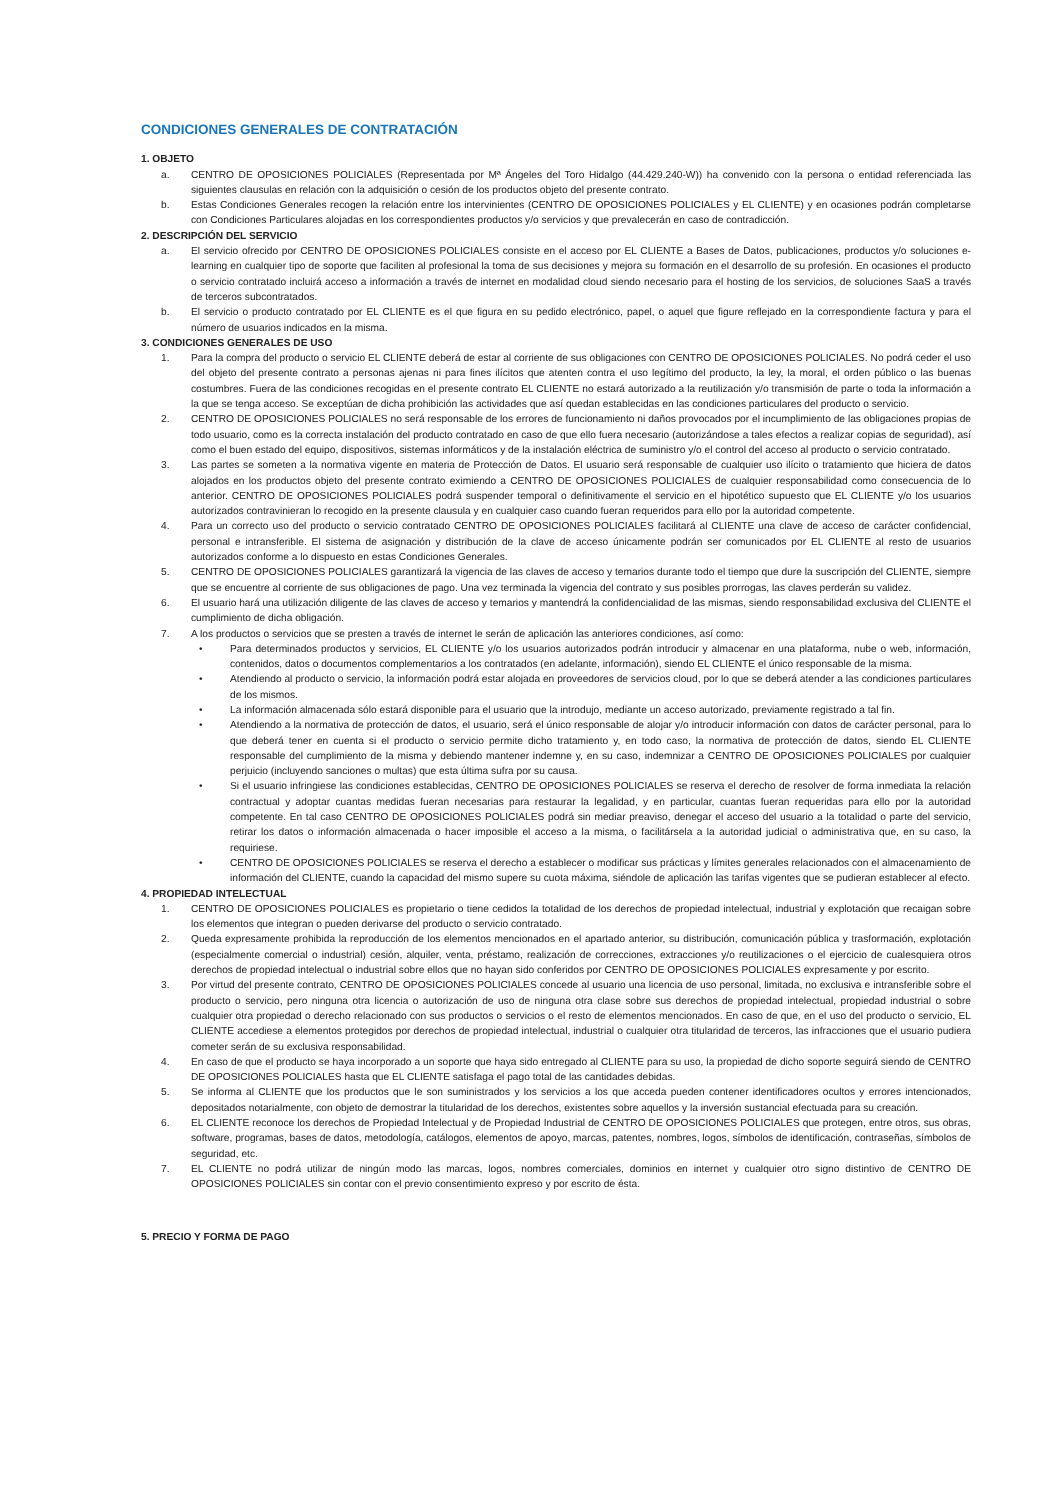CONDICIONES GENERALES DE CONTRATACIÓN
1. OBJETO
a. CENTRO DE OPOSICIONES POLICIALES (Representada por Mª Ángeles del Toro Hidalgo (44.429.240-W)) ha convenido con la persona o entidad referenciada las siguientes clausulas en relación con la adquisición o cesión de los productos objeto del presente contrato.
b. Estas Condiciones Generales recogen la relación entre los intervinientes (CENTRO DE OPOSICIONES POLICIALES y EL CLIENTE) y en ocasiones podrán completarse con Condiciones Particulares alojadas en los correspondientes productos y/o servicios y que prevalecerán en caso de contradicción.
2. DESCRIPCIÓN DEL SERVICIO
a. El servicio ofrecido por CENTRO DE OPOSICIONES POLICIALES consiste en el acceso por EL CLIENTE a Bases de Datos, publicaciones, productos y/o soluciones e-learning en cualquier tipo de soporte que faciliten al profesional la toma de sus decisiones y mejora su formación en el desarrollo de su profesión. En ocasiones el producto o servicio contratado incluirá acceso a información a través de internet en modalidad cloud siendo necesario para el hosting de los servicios, de soluciones SaaS a través de terceros subcontratados.
b. El servicio o producto contratado por EL CLIENTE es el que figura en su pedido electrónico, papel, o aquel que figure reflejado en la correspondiente factura y para el número de usuarios indicados en la misma.
3. CONDICIONES GENERALES DE USO
1. Para la compra del producto o servicio EL CLIENTE deberá de estar al corriente de sus obligaciones con CENTRO DE OPOSICIONES POLICIALES. No podrá ceder el uso del objeto del presente contrato a personas ajenas ni para fines ilícitos que atenten contra el uso legítimo del producto, la ley, la moral, el orden público o las buenas costumbres. Fuera de las condiciones recogidas en el presente contrato EL CLIENTE no estará autorizado a la reutilización y/o transmisión de parte o toda la información a la que se tenga acceso. Se exceptúan de dicha prohibición las actividades que así quedan establecidas en las condiciones particulares del producto o servicio.
2. CENTRO DE OPOSICIONES POLICIALES no será responsable de los errores de funcionamiento ni daños provocados por el incumplimiento de las obligaciones propias de todo usuario, como es la correcta instalación del producto contratado en caso de que ello fuera necesario (autorizándose a tales efectos a realizar copias de seguridad), así como el buen estado del equipo, dispositivos, sistemas informáticos y de la instalación eléctrica de suministro y/o el control del acceso al producto o servicio contratado.
3. Las partes se someten a la normativa vigente en materia de Protección de Datos. El usuario será responsable de cualquier uso ilícito o tratamiento que hiciera de datos alojados en los productos objeto del presente contrato eximiendo a CENTRO DE OPOSICIONES POLICIALES de cualquier responsabilidad como consecuencia de lo anterior. CENTRO DE OPOSICIONES POLICIALES podrá suspender temporal o definitivamente el servicio en el hipotético supuesto que EL CLIENTE y/o los usuarios autorizados contravinieran lo recogido en la presente clausula y en cualquier caso cuando fueran requeridos para ello por la autoridad competente.
4. Para un correcto uso del producto o servicio contratado CENTRO DE OPOSICIONES POLICIALES facilitará al CLIENTE una clave de acceso de carácter confidencial, personal e intransferible. El sistema de asignación y distribución de la clave de acceso únicamente podrán ser comunicados por EL CLIENTE al resto de usuarios autorizados conforme a lo dispuesto en estas Condiciones Generales.
5. CENTRO DE OPOSICIONES POLICIALES garantizará la vigencia de las claves de acceso y temarios durante todo el tiempo que dure la suscripción del CLIENTE, siempre que se encuentre al corriente de sus obligaciones de pago. Una vez terminada la vigencia del contrato y sus posibles prorrogas, las claves perderán su validez.
6. El usuario hará una utilización diligente de las claves de acceso y temarios y mantendrá la confidencialidad de las mismas, siendo responsabilidad exclusiva del CLIENTE el cumplimiento de dicha obligación.
7. A los productos o servicios que se presten a través de internet le serán de aplicación las anteriores condiciones, así como:
• Para determinados productos y servicios, EL CLIENTE y/o los usuarios autorizados podrán introducir y almacenar en una plataforma, nube o web, información, contenidos, datos o documentos complementarios a los contratados (en adelante, información), siendo EL CLIENTE el único responsable de la misma.
• Atendiendo al producto o servicio, la información podrá estar alojada en proveedores de servicios cloud, por lo que se deberá atender a las condiciones particulares de los mismos.
• La información almacenada sólo estará disponible para el usuario que la introdujo, mediante un acceso autorizado, previamente registrado a tal fin.
• Atendiendo a la normativa de protección de datos, el usuario, será el único responsable de alojar y/o introducir información con datos de carácter personal, para lo que deberá tener en cuenta si el producto o servicio permite dicho tratamiento y, en todo caso, la normativa de protección de datos, siendo EL CLIENTE responsable del cumplimiento de la misma y debiendo mantener indemne y, en su caso, indemnizar a CENTRO DE OPOSICIONES POLICIALES por cualquier perjuicio (incluyendo sanciones o multas) que esta última sufra por su causa.
• Si el usuario infringiese las condiciones establecidas, CENTRO DE OPOSICIONES POLICIALES se reserva el derecho de resolver de forma inmediata la relación contractual y adoptar cuantas medidas fueran necesarias para restaurar la legalidad, y en particular, cuantas fueran requeridas para ello por la autoridad competente. En tal caso CENTRO DE OPOSICIONES POLICIALES podrá sin mediar preaviso, denegar el acceso del usuario a la totalidad o parte del servicio, retirar los datos o información almacenada o hacer imposible el acceso a la misma, o facilitársela a la autoridad judicial o administrativa que, en su caso, la requiriese.
• CENTRO DE OPOSICIONES POLICIALES se reserva el derecho a establecer o modificar sus prácticas y límites generales relacionados con el almacenamiento de información del CLIENTE, cuando la capacidad del mismo supere su cuota máxima, siéndole de aplicación las tarifas vigentes que se pudieran establecer al efecto.
4. PROPIEDAD INTELECTUAL
1. CENTRO DE OPOSICIONES POLICIALES es propietario o tiene cedidos la totalidad de los derechos de propiedad intelectual, industrial y explotación que recaigan sobre los elementos que integran o pueden derivarse del producto o servicio contratado.
2. Queda expresamente prohibida la reproducción de los elementos mencionados en el apartado anterior, su distribución, comunicación pública y trasformación, explotación (especialmente comercial o industrial) cesión, alquiler, venta, préstamo, realización de correcciones, extracciones y/o reutilizaciones o el ejercicio de cualesquiera otros derechos de propiedad intelectual o industrial sobre ellos que no hayan sido conferidos por CENTRO DE OPOSICIONES POLICIALES expresamente y por escrito.
3. Por virtud del presente contrato, CENTRO DE OPOSICIONES POLICIALES concede al usuario una licencia de uso personal, limitada, no exclusiva e intransferible sobre el producto o servicio, pero ninguna otra licencia o autorización de uso de ninguna otra clase sobre sus derechos de propiedad intelectual, propiedad industrial o sobre cualquier otra propiedad o derecho relacionado con sus productos o servicios o el resto de elementos mencionados. En caso de que, en el uso del producto o servicio, EL CLIENTE accediese a elementos protegidos por derechos de propiedad intelectual, industrial o cualquier otra titularidad de terceros, las infracciones que el usuario pudiera cometer serán de su exclusiva responsabilidad.
4. En caso de que el producto se haya incorporado a un soporte que haya sido entregado al CLIENTE para su uso, la propiedad de dicho soporte seguirá siendo de CENTRO DE OPOSICIONES POLICIALES hasta que EL CLIENTE satisfaga el pago total de las cantidades debidas.
5. Se informa al CLIENTE que los productos que le son suministrados y los servicios a los que acceda pueden contener identificadores ocultos y errores intencionados, depositados notarialmente, con objeto de demostrar la titularidad de los derechos, existentes sobre aquellos y la inversión sustancial efectuada para su creación.
6. EL CLIENTE reconoce los derechos de Propiedad Intelectual y de Propiedad Industrial de CENTRO DE OPOSICIONES POLICIALES que protegen, entre otros, sus obras, software, programas, bases de datos, metodología, catálogos, elementos de apoyo, marcas, patentes, nombres, logos, símbolos de identificación, contraseñas, símbolos de seguridad, etc.
7. EL CLIENTE no podrá utilizar de ningún modo las marcas, logos, nombres comerciales, dominios en internet y cualquier otro signo distintivo de CENTRO DE OPOSICIONES POLICIALES sin contar con el previo consentimiento expreso y por escrito de ésta.
5. PRECIO Y FORMA DE PAGO